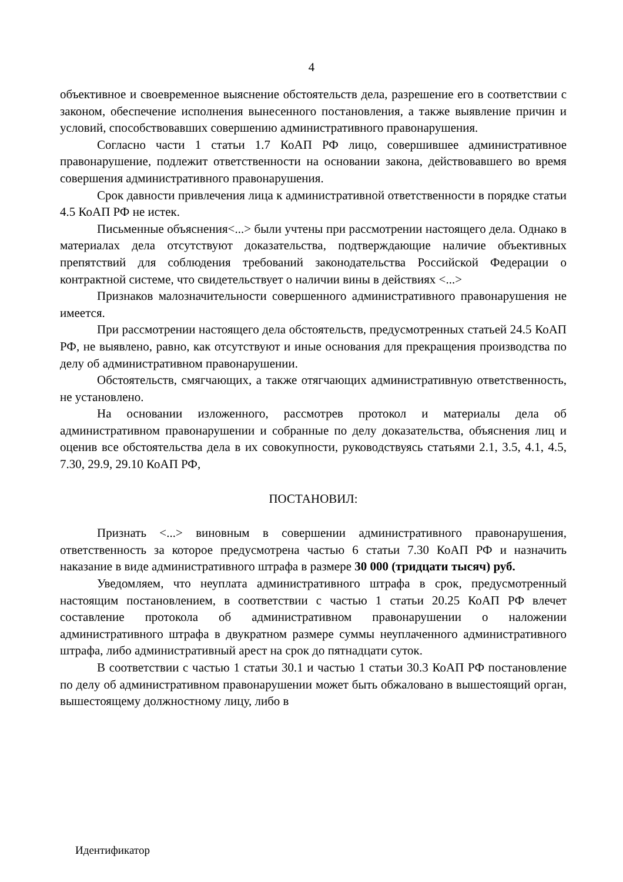4
объективное и своевременное выяснение обстоятельств дела, разрешение его в соответствии с законом, обеспечение исполнения вынесенного постановления, а также выявление причин и условий, способствовавших совершению административного правонарушения.
Согласно части 1 статьи 1.7 КоАП РФ лицо, совершившее административное правонарушение, подлежит ответственности на основании закона, действовавшего во время совершения административного правонарушения.
Срок давности привлечения лица к административной ответственности в порядке статьи 4.5 КоАП РФ не истек.
Письменные объяснения<...> были учтены при рассмотрении настоящего дела. Однако в материалах дела отсутствуют доказательства, подтверждающие наличие объективных препятствий для соблюдения требований законодательства Российской Федерации о контрактной системе, что свидетельствует о наличии вины в действиях <...>
Признаков малозначительности совершенного административного правонарушения не имеется.
При рассмотрении настоящего дела обстоятельств, предусмотренных статьей 24.5 КоАП РФ, не выявлено, равно, как отсутствуют и иные основания для прекращения производства по делу об административном правонарушении.
Обстоятельств, смягчающих, а также отягчающих административную ответственность, не установлено.
На основании изложенного, рассмотрев протокол и материалы дела об административном правонарушении и собранные по делу доказательства, объяснения лиц и оценив все обстоятельства дела в их совокупности, руководствуясь статьями 2.1, 3.5, 4.1, 4.5, 7.30, 29.9, 29.10 КоАП РФ,
ПОСТАНОВИЛ:
Признать <...> виновным в совершении административного правонарушения, ответственность за которое предусмотрена частью 6 статьи 7.30 КоАП РФ и назначить наказание в виде административного штрафа в размере 30 000 (тридцати тысяч) руб.
Уведомляем, что неуплата административного штрафа в срок, предусмотренный настоящим постановлением, в соответствии с частью 1 статьи 20.25 КоАП РФ влечет составление протокола об административном правонарушении о наложении административного штрафа в двукратном размере суммы неуплаченного административного штрафа, либо административный арест на срок до пятнадцати суток.
В соответствии с частью 1 статьи 30.1 и частью 1 статьи 30.3 КоАП РФ постановление по делу об административном правонарушении может быть обжаловано в вышестоящий орган, вышестоящему должностному лицу, либо в
Идентификатор